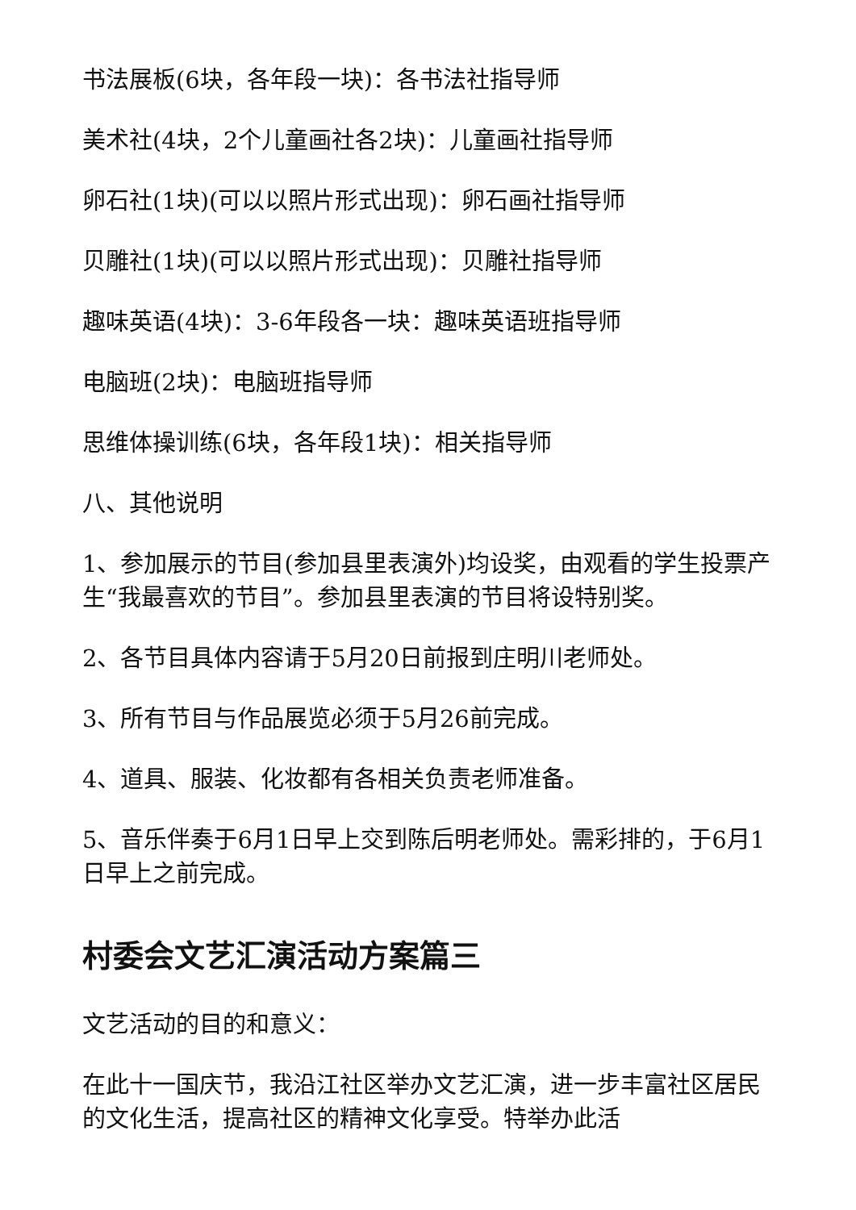书法展板(6块，各年段一块)：各书法社指导师
美术社(4块，2个儿童画社各2块)：儿童画社指导师
卵石社(1块)(可以以照片形式出现)：卵石画社指导师
贝雕社(1块)(可以以照片形式出现)：贝雕社指导师
趣味英语(4块)：3-6年段各一块：趣味英语班指导师
电脑班(2块)：电脑班指导师
思维体操训练(6块，各年段1块)：相关指导师
八、其他说明
1、参加展示的节目(参加县里表演外)均设奖，由观看的学生投票产生“我最喜欢的节目”。参加县里表演的节目将设特别奖。
2、各节目具体内容请于5月20日前报到庄明川老师处。
3、所有节目与作品展览必须于5月26前完成。
4、道具、服装、化妆都有各相关负责老师准备。
5、音乐伴奏于6月1日早上交到陈后明老师处。需彩排的，于6月1日早上之前完成。
村委会文艺汇演活动方案篇三
文艺活动的目的和意义：
在此十一国庆节，我沿江社区举办文艺汇演，进一步丰富社区居民的文化生活，提高社区的精神文化享受。特举办此活